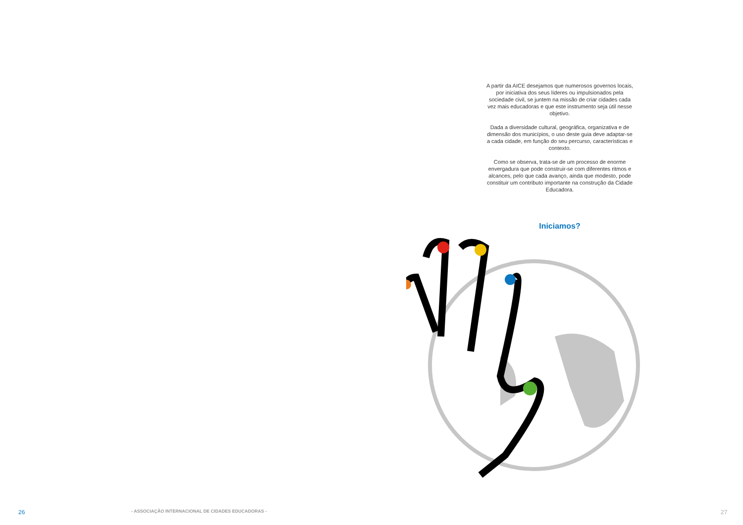A partir da AICE desejamos que numerosos governos locais, por iniciativa dos seus líderes ou impulsionados pela sociedade civil, se juntem na missão de criar cidades cada vez mais educadoras e que este instrumento seja útil nesse objetivo.
Dada a diversidade cultural, geográfica, organizativa e de dimensão dos municípios, o uso deste guia deve adaptar-se a cada cidade, em função do seu percurso, características e contexto.
Como se observa, trata-se de um processo de enorme envergadura que pode construir-se com diferentes ritmos e alcances, pelo que cada avanço, ainda que modesto, pode constituir um contributo importante na construção da Cidade Educadora.
Iniciamos?
26
- ASSOCIAÇÃO INTERNACIONAL DE CIDADES EDUCADORAS -
27